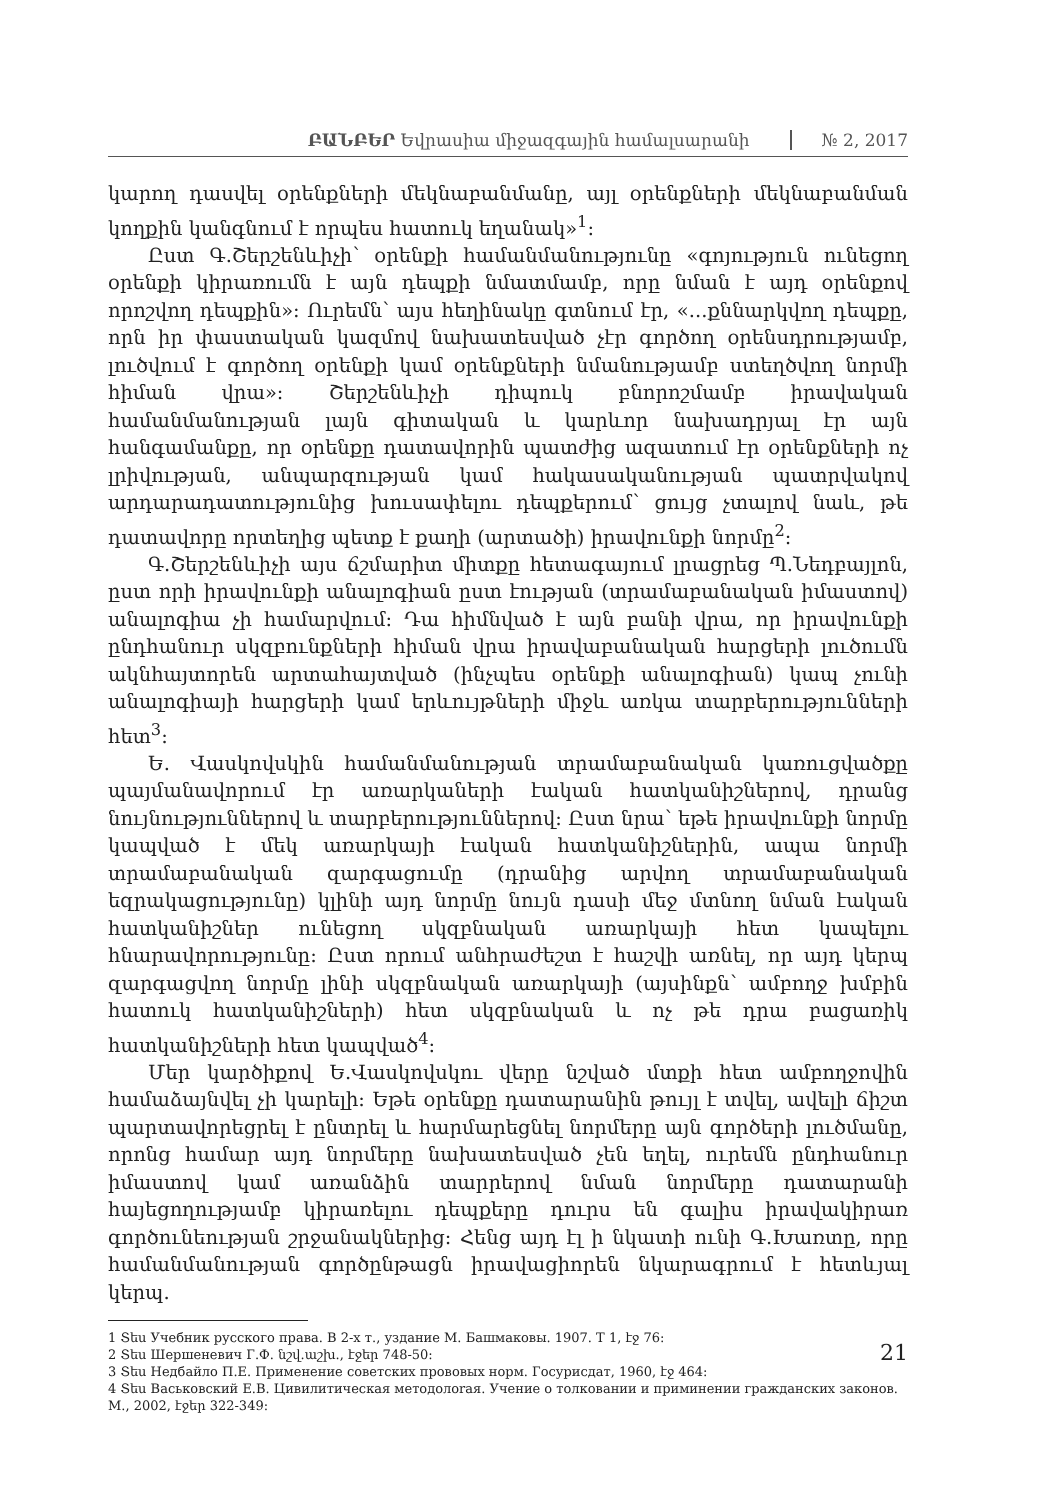ԲԱՆԲԵՐ Եվրասիա միջազգային համալսարանի № 2, 2017
կարող դասվել օրենքների մեկնաբանմանը, այլ օրենքների մեկնաբանման կողքին կանգնում է որպես հատուկ եղանակ»<sup>1</sup>:
Ըստ Գ.Շերշենևիչի՝ օրենքի համանմանությունը «գոյություն ունեցող օրենքի կիրառումն է այն դեպքի նմատմամբ, որը նման է այդ օրենքով որոշվող դեպքին»: Ուրեմն՝ այս հեղինակը գտնում էր, «...քննարկվող դեպքը, որն իր փաստական կազմով նախատեսված չէր գործող օրենսդրությամբ, լուծվում է գործող օրենքի կամ օրենքների նմանությամբ ստեղծվող նորմի հիման վրա»: Շերշենևիչի դիպուկ բնորոշմամբ իրավական համանմանության լայն գիտական և կարևոր նախադրյալ էր այն հանգամանքը, որ օրենքը դատավորին պատժից ազատում էր օրենքների ոչ լրիվության, անպարզության կամ հակասականության պատրվակով արդարադատությունից խուսափելու դեպքերում՝ ցույց չտալով նաև, թե դատավորը որտեղից պետք է քաղի (արտածի) իրավունքի նորմը<sup>2</sup>:
Գ.Շերշենևիչի այս ճշմարիտ միտքը հետագայում լրացրեց Պ.Նեդբայլոն, ըստ որի իրավունքի անալոգիան ըստ էության (տրամաբանական իմաստով) անալոգիա չի համարվում: Դա հիմնված է այն բանի վրա, որ իրավունքի ընդհանուր սկզբունքների հիման վրա իրավաբանական հարցերի լուծումն ակնհայտորեն արտահայտված (ինչպես օրենքի անալոգիան) կապ չունի անալոգիայի հարցերի կամ երևույթների միջև առկա տարբերությունների հետ<sup>3</sup>:
Ե. Վասկովսկին համանմանության տրամաբանական կառուցվածքը պայմանավորում էր առարկաների էական հատկանիշներով, դրանց նույնություններով և տարբերություններով: Ըստ նրա՝ եթե իրավունքի նորմը կապված է մեկ առարկայի էական հատկանիշներին, ապա նորմի տրամաբանական զարգացումը (դրանից արվող տրամաբանական եզրակացությունը) կլինի այդ նորմը նույն դասի մեջ մտնող նման էական հատկանիշներ ունեցող սկզբնական առարկայի հետ կապելու հնարավորությունը: Ըստ որում անհրաժեշտ է հաշվի առնել, որ այդ կերպ զարգացվող նորմը լինի սկզբնական առարկայի (այսինքն՝ ամբողջ խմբին հատուկ հատկանիշների) հետ սկզբնական և ոչ թե դրա բացառիկ հատկանիշների հետ կապված<sup>4</sup>:
Մեր կարծիքով Ե.Վասկովսկու վերը նշված մտքի հետ ամբողջովին համաձայնվել չի կարելի: Եթե օրենքը դատարանին թույլ է տվել, ավելի ճիշտ պարտավորեցրել է ընտրել և հարմարեցնել նորմերը այն գործերի լուծմանը, որոնց համար այդ նորմերը նախատեսված չեն եղել, ուրեմն ընդհանուր իմաստով կամ առանձին տարրերով նման նորմերը դատարանի հայեցողությամբ կիրառելու դեպքերը դուրս են գալիս իրավակիրառ գործունեության շրջանակներից: Հենց այդ էլ ի նկատի ունի Գ.Խառտը, որը համանմանության գործընթացն իրավացիորեն նկարագրում է հետևյալ կերպ.
1 Տես Учебник русского права. В 2-х т., уздание М. Башмаковы. 1907. Т 1, էջ 76:
2 Տես Шершеневич Г.Ф. նշվ.աշխ., էջեր 748-50:
3 Տես Недбайло П.Е. Применение советских прововых норм. Госурисдат, 1960, էջ 464:
4 Տես Васьковский Е.В. Цивилитическая методолоrая. Учение о толковании и приминении гражданских законов. М., 2002, էջեր 322-349:
21